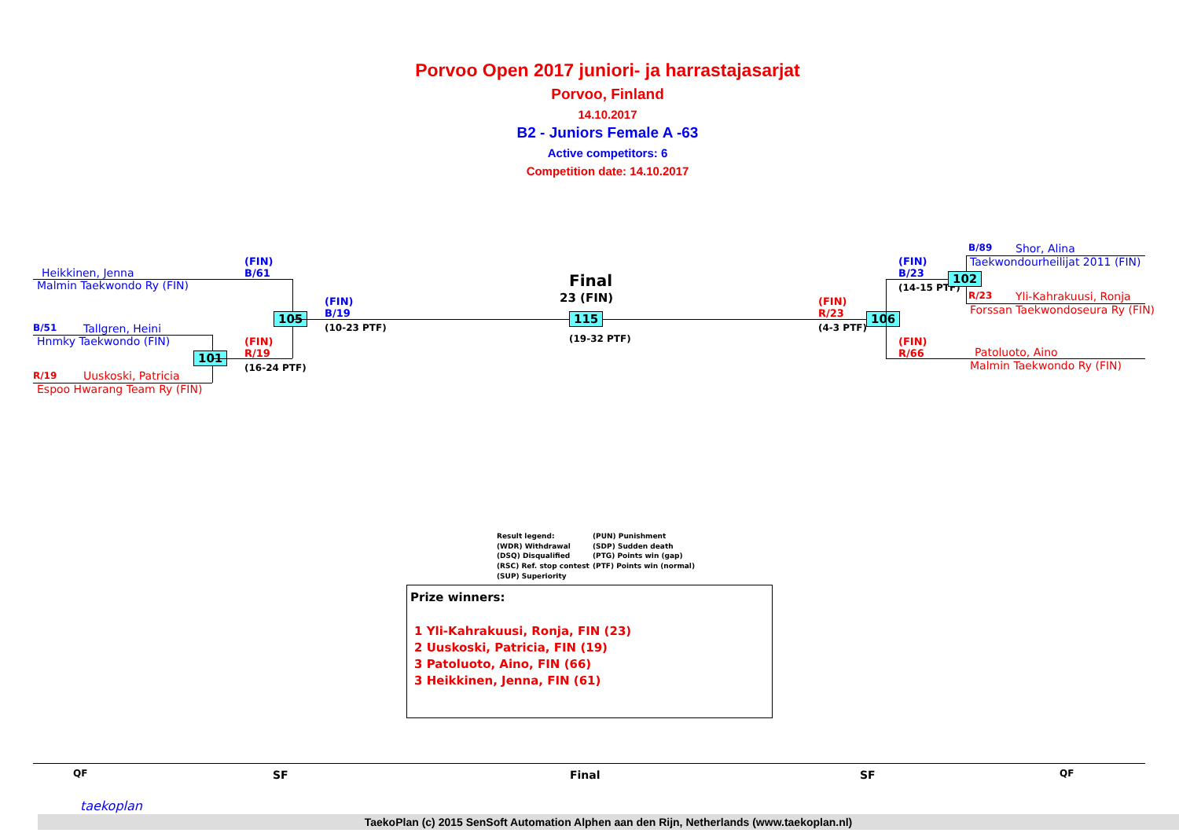Porvoo Open 2017 juniori- ja harrastajasarjat
Porvoo, Finland
14.10.2017
B2 - Juniors Female A -63
Active competitors: 6
Competition date: 14.10.2017
Heikkinen, Jenna
Malmin Taekwondo Ry (FIN)
B/51 Tallgren, Heini
Hnmky Taekwondo (FIN)
R/19 Uuskoski, Patricia
Espoo Hwarang Team Ry (FIN)
101
(FIN)
B/61
(FIN)
R/19
(16-24 PTF)
105
(FIN)
B/19
(10-23 PTF)
Final
23 (FIN)
115
(19-32 PTF)
(FIN)
R/23
(4-3 PTF)
106
(FIN)
B/23
(14-15 PTF)
(FIN)
R/66
102
B/89 Shor, Alina
Taekwondourheilijat 2011 (FIN)
R/23 Yli-Kahrakuusi, Ronja
Forssan Taekwondoseura Ry (FIN)
Patoluoto, Aino
Malmin Taekwondo Ry (FIN)
Result legend: (PUN) Punishment (WDR) Withdrawal (SDP) Sudden death (DSQ) Disqualified (PTG) Points win (gap) (RSC) Ref. stop contest (PTF) Points win (normal) (SUP) Superiority
Prize winners:
1 Yli-Kahrakuusi, Ronja, FIN (23)
2 Uuskoski, Patricia, FIN (19)
3 Patoluoto, Aino, FIN (66)
3 Heikkinen, Jenna, FIN (61)
QF SF Final SF QF
TaekoPlan (c) 2015 SenSoft Automation Alphen aan den Rijn, Netherlands (www.taekoplan.nl)
taekoplan